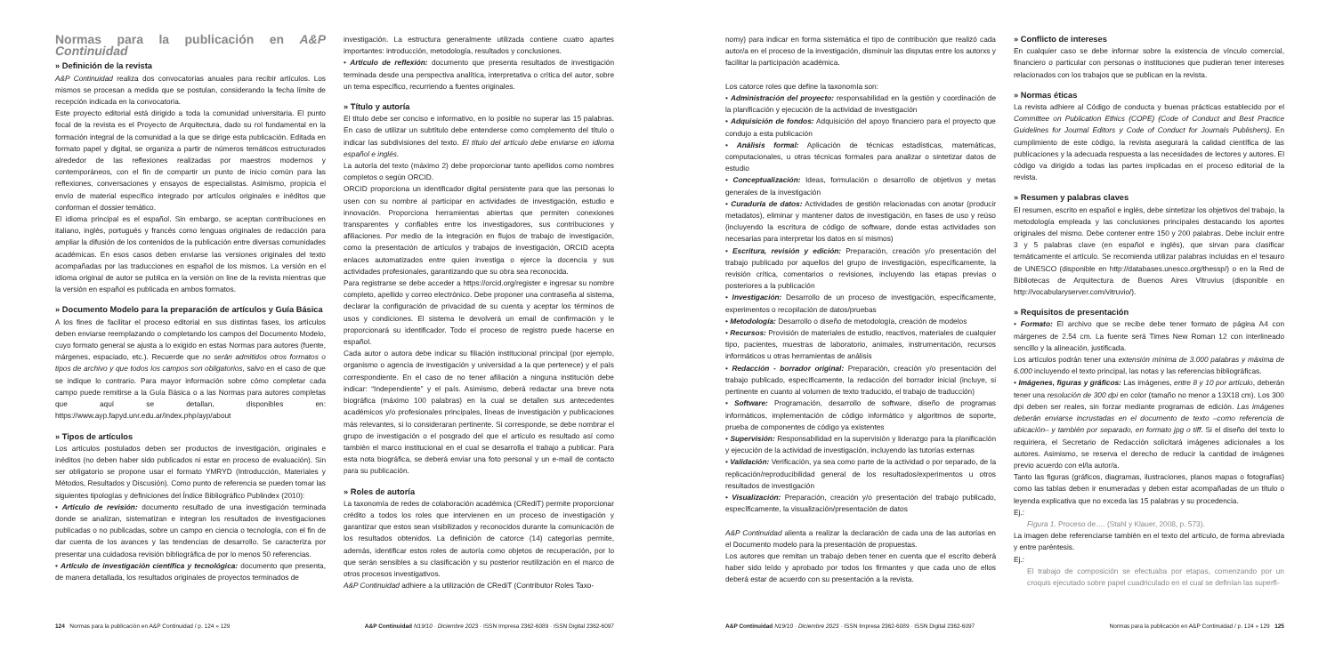Normas para la publicación en A&P Continuidad
» Definición de la revista
A&P Continuidad realiza dos convocatorias anuales para recibir artículos. Los mismos se procesan a medida que se postulan, considerando la fecha límite de recepción indicada en la convocatoria.
Este proyecto editorial está dirigido a toda la comunidad universitaria. El punto focal de la revista es el Proyecto de Arquitectura, dado su rol fundamental en la formación integral de la comunidad a la que se dirige esta publicación. Editada en formato papel y digital, se organiza a partir de números temáticos estructurados alrededor de las reflexiones realizadas por maestros modernos y contemporáneos, con el fin de compartir un punto de inicio común para las reflexiones, conversaciones y ensayos de especialistas. Asimismo, propicia el envío de material específico integrado por artículos originales e inéditos que conforman el dossier temático.
El idioma principal es el español. Sin embargo, se aceptan contribuciones en italiano, inglés, portugués y francés como lenguas originales de redacción para ampliar la difusión de los contenidos de la publicación entre diversas comunidades académicas. En esos casos deben enviarse las versiones originales del texto acompañadas por las traducciones en español de los mismos. La versión en el idioma original de autor se publica en la versión on line de la revista mientras que la versión en español es publicada en ambos formatos.
» Documento Modelo para la preparación de artículos y Guía Básica
A los fines de facilitar el proceso editorial en sus distintas fases, los artículos deben enviarse reemplazando o completando los campos del Documento Modelo, cuyo formato general se ajusta a lo exigido en estas Normas para autores (fuente, márgenes, espaciado, etc.). Recuerde que no serán admitidos otros formatos o tipos de archivo y que todos los campos son obligatorios, salvo en el caso de que se indique lo contrario. Para mayor información sobre cómo completar cada campo puede remitirse a la Guía Básica o a las Normas para autores completas que aquí se detallan, disponibles en: https://www.ayp.fapyd.unr.edu.ar/index.php/ayp/about
» Tipos de artículos
Los artículos postulados deben ser productos de investigación, originales e inéditos (no deben haber sido publicados ni estar en proceso de evaluación). Sin ser obligatorio se propone usar el formato YMRYD (Introducción, Materiales y Métodos, Resultados y Discusión). Como punto de referencia se pueden tomar las siguientes tipologías y definiciones del Índice Bibliográfico Publindex (2010):
• Artículo de revisión: documento resultado de una investigación terminada donde se analizan, sistematizan e integran los resultados de investigaciones publicadas o no publicadas, sobre un campo en ciencia o tecnología, con el fin de dar cuenta de los avances y las tendencias de desarrollo. Se caracteriza por presentar una cuidadosa revisión bibliográfica de por lo menos 50 referencias.
• Artículo de investigación científica y tecnológica: documento que presenta, de manera detallada, los resultados originales de proyectos terminados de
investigación. La estructura generalmente utilizada contiene cuatro apartes importantes: introducción, metodología, resultados y conclusiones.
• Artículo de reflexión: documento que presenta resultados de investigación terminada desde una perspectiva analítica, interpretativa o crítica del autor, sobre un tema específico, recurriendo a fuentes originales.
» Título y autoría
El título debe ser conciso e informativo, en lo posible no superar las 15 palabras. En caso de utilizar un subtítulo debe entenderse como complemento del título o indicar las subdivisiones del texto. El título del artículo debe enviarse en idioma español e inglés.
La autoría del texto (máximo 2) debe proporcionar tanto apellidos como nombres completos o según ORCID.
ORCID proporciona un identificador digital persistente para que las personas lo usen con su nombre al participar en actividades de investigación, estudio e innovación. Proporciona herramientas abiertas que permiten conexiones transparentes y confiables entre los investigadores, sus contribuciones y afiliaciones. Por medio de la integración en flujos de trabajo de investigación, como la presentación de artículos y trabajos de investigación, ORCID acepta enlaces automatizados entre quien investiga o ejerce la docencia y sus actividades profesionales, garantizando que su obra sea reconocida.
Para registrarse se debe acceder a https://orcid.org/register e ingresar su nombre completo, apellido y correo electrónico. Debe proponer una contraseña al sistema, declarar la configuración de privacidad de su cuenta y aceptar los términos de usos y condiciones. El sistema le devolverá un email de confirmación y le proporcionará su identificador. Todo el proceso de registro puede hacerse en español.
Cada autor o autora debe indicar su filiación institucional principal (por ejemplo, organismo o agencia de investigación y universidad a la que pertenece) y el país correspondiente. En el caso de no tener afiliación a ninguna institución debe indicar: “Independiente” y el país. Asimismo, deberá redactar una breve nota biográfica (máximo 100 palabras) en la cual se detallen sus antecedentes académicos y/o profesionales principales, líneas de investigación y publicaciones más relevantes, si lo consideraran pertinente. Si corresponde, se debe nombrar el grupo de investigación o el posgrado del que el artículo es resultado así como también el marco institucional en el cual se desarrolla el trabajo a publicar. Para esta nota biográfica, se deberá enviar una foto personal y un e-mail de contacto para su publicación.
» Roles de autoría
La taxonomía de redes de colaboración académica (CRediT) permite proporcionar crédito a todos los roles que intervienen en un proceso de investigación y garantizar que estos sean visibilizados y reconocidos durante la comunicación de los resultados obtenidos. La definición de catorce (14) categorías permite, además, identificar estos roles de autoría como objetos de recuperación, por lo que serán sensibles a su clasificación y su posterior reutilización en el marco de otros procesos investigativos.
A&P Continuidad adhiere a la utilización de CRediT (Contributor Roles Taxo-
124 Normas para la publicación en A&P Continuidad / p. 124 » 129 A&P Continuidad N19/10 · Diciembre 2023 · ISSN Impresa 2362-6089 · ISSN Digital 2362-6097
nomy) para indicar en forma sistemática el tipo de contribución que realizó cada autor/a en el proceso de la investigación, disminuir las disputas entre los autorxs y facilitar la participación académica.
Los catorce roles que define la taxonomía son:
• Administración del proyecto: responsabilidad en la gestión y coordinación de la planificación y ejecución de la actividad de investigación
• Adquisición de fondos: Adquisición del apoyo financiero para el proyecto que condujo a esta publicación
• Análisis formal: Aplicación de técnicas estadísticas, matemáticas, computacionales, u otras técnicas formales para analizar o sintetizar datos de estudio
• Conceptualización: Ideas, formulación o desarrollo de objetivos y metas generales de la investigación
• Curaduría de datos: Actividades de gestión relacionadas con anotar (producir metadatos), eliminar y mantener datos de investigación, en fases de uso y reúso (incluyendo la escritura de código de software, donde estas actividades son necesarias para interpretar los datos en sí mismos)
• Escritura, revisión y edición: Preparación, creación y/o presentación del trabajo publicado por aquellos del grupo de investigación, específicamente, la revisión crítica, comentarios o revisiones, incluyendo las etapas previas o posteriores a la publicación
• Investigación: Desarrollo de un proceso de investigación, específicamente, experimentos o recopilación de datos/pruebas
• Metodología: Desarrollo o diseño de metodología, creación de modelos
• Recursos: Provisión de materiales de estudio, reactivos, materiales de cualquier tipo, pacientes, muestras de laboratorio, animales, instrumentación, recursos informáticos u otras herramientas de análisis
• Redacción - borrador original: Preparación, creación y/o presentación del trabajo publicado, específicamente, la redacción del borrador inicial (incluye, si pertinente en cuanto al volumen de texto traducido, el trabajo de traducción)
• Software: Programación, desarrollo de software, diseño de programas informáticos, implementación de código informático y algoritmos de soporte, prueba de componentes de código ya existentes
• Supervisión: Responsabilidad en la supervisión y liderazgo para la planificación y ejecución de la actividad de investigación, incluyendo las tutorías externas
• Validación: Verificación, ya sea como parte de la actividad o por separado, de la replicación/reproducibilidad general de los resultados/experimentos u otros resultados de investigación
• Visualización: Preparación, creación y/o presentación del trabajo publicado, específicamente, la visualización/presentación de datos
A&P Continuidad alienta a realizar la declaración de cada una de las autorías en el Documento modelo para la presentación de propuestas.
Los autores que remitan un trabajo deben tener en cuenta que el escrito deberá haber sido leído y aprobado por todos los firmantes y que cada uno de ellos deberá estar de acuerdo con su presentación a la revista.
» Conflicto de intereses
En cualquier caso se debe informar sobre la existencia de vínculo comercial, financiero o particular con personas o instituciones que pudieran tener intereses relacionados con los trabajos que se publican en la revista.
» Normas éticas
La revista adhiere al Código de conducta y buenas prácticas establecido por el Committee on Publication Ethics (COPE) (Code of Conduct and Best Practice Guidelines for Journal Editors y Code of Conduct for Journals Publishers). En cumplimiento de este código, la revista asegurará la calidad científica de las publicaciones y la adecuada respuesta a las necesidades de lectores y autores. El código va dirigido a todas las partes implicadas en el proceso editorial de la revista.
» Resumen y palabras claves
El resumen, escrito en español e inglés, debe sintetizar los objetivos del trabajo, la metodología empleada y las conclusiones principales destacando los aportes originales del mismo. Debe contener entre 150 y 200 palabras. Debe incluir entre 3 y 5 palabras clave (en español e inglés), que sirvan para clasificar temáticamente el artículo. Se recomienda utilizar palabras incluidas en el tesauro de UNESCO (disponible en http://databases.unesco.org/thessp/) o en la Red de Bibliotecas de Arquitectura de Buenos Aires Vitruvius (disponible en http://vocabularyserver.com/vitruvio/).
» Requisitos de presentación
• Formato: El archivo que se recibe debe tener formato de página A4 con márgenes de 2.54 cm. La fuente será Times New Roman 12 con interlineado sencillo y la alineación, justificada.
Los artículos podrán tener una extensión mínima de 3.000 palabras y máxima de 6.000 incluyendo el texto principal, las notas y las referencias bibliográficas.
• Imágenes, figuras y gráficos: Las imágenes, entre 8 y 10 por artículo, deberán tener una resolución de 300 dpi en color (tamaño no menor a 13X18 cm). Los 300 dpi deben ser reales, sin forzar mediante programas de edición. Las imágenes deberán enviarse incrustadas en el documento de texto –como referencia de ubicación– y también por separado, en formato jpg o tiff. Si el diseño del texto lo requiriera, el Secretario de Redacción solicitará imágenes adicionales a los autores. Asimismo, se reserva el derecho de reducir la cantidad de imágenes previo acuerdo con el/la autor/a.
Tanto las figuras (gráficos, diagramas, ilustraciones, planos mapas o fotografías) como las tablas deben ir enumeradas y deben estar acompañadas de un título o leyenda explicativa que no exceda las 15 palabras y su procedencia.
Ej.:
Figura 1. Proceso de…. (Stahl y Klauer, 2008, p. 573).
La imagen debe referenciarse también en el texto del artículo, de forma abreviada y entre paréntesis.
Ej.:
El trabajo de composición se efectuaba por etapas, comenzando por un croquis ejecutado sobre papel cuadriculado en el cual se definían las superfi-
A&P Continuidad N19/10 · Diciembre 2023 · ISSN Impresa 2362-6089 · ISSN Digital 2362-6097 Normas para la publicación en A&P Continuidad / p. 124 » 129 125